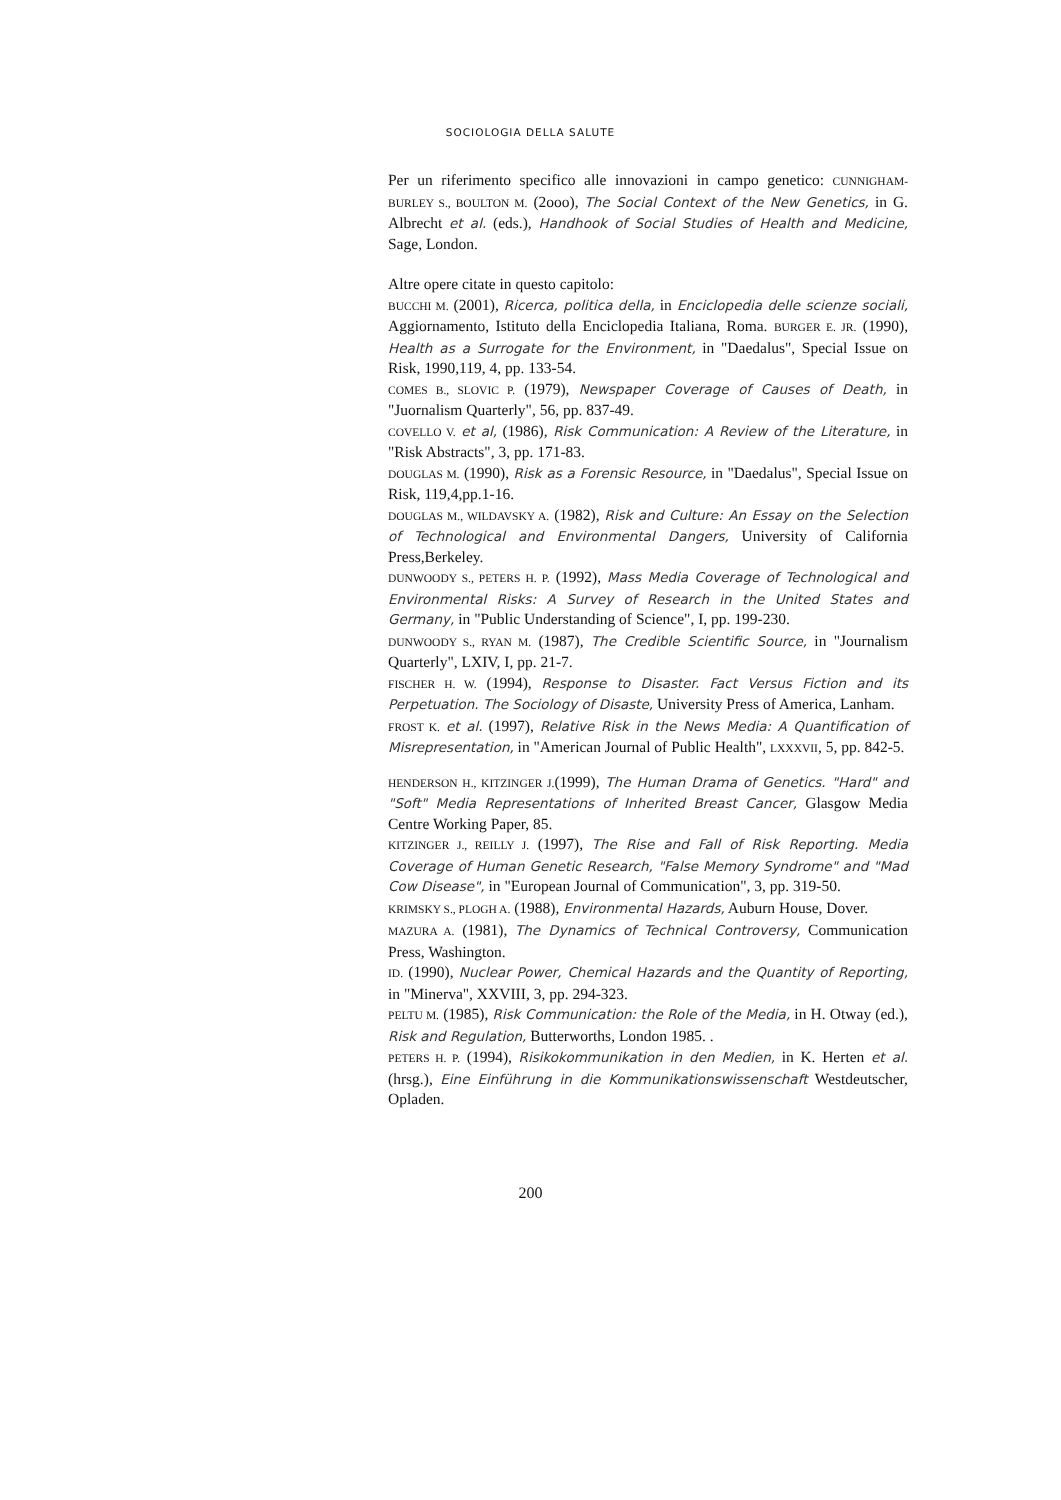SOCIOLOGIA DELLA SALUTE
Per un riferimento specifico alle innovazioni in campo genetico: CUNNIGHAM-BURLEY S., BOULTON M. (2ooo), The Social Context of the New Genetics, in G. Albrecht et al. (eds.), Handhook of Social Studies of Health and Medicine, Sage, London.
Altre opere citate in questo capitolo:
BUCCHI M. (2001), Ricerca, politica della, in Enciclopedia delle scienze sociali, Aggiornamento, Istituto della Enciclopedia Italiana, Roma. BURGER E. JR. (1990), Health as a Surrogate for the Environment, in "Daedalus", Special Issue on Risk, 1990,119, 4, pp. 133-54.
COMES B., SLOVIC P. (1979), Newspaper Coverage of Causes of Death, in "Juornalism Quarterly", 56, pp. 837-49.
COVELLO V. et al, (1986), Risk Communication: A Review of the Literature, in "Risk Abstracts", 3, pp. 171-83.
DOUGLAS M. (1990), Risk as a Forensic Resource, in "Daedalus", Special Issue on Risk, 119,4,pp.1-16.
DOUGLAS M., WILDAVSKY A. (1982), Risk and Culture: An Essay on the Selection of Technological and Environmental Dangers, University of California Press,Berkeley.
DUNWOODY S., PETERS H. P. (1992), Mass Media Coverage of Technological and Environmental Risks: A Survey of Research in the United States and Germany, in "Public Understanding of Science", I, pp. 199-230.
DUNWOODY S., RYAN M. (1987), The Credible Scientific Source, in "Journalism Quarterly", LXIV, I, pp. 21-7.
FISCHER H. W. (1994), Response to Disaster. Fact Versus Fiction and its Perpetuation. The Sociology of Disaste, University Press of America, Lanham.
FROST K. et al. (1997), Relative Risk in the News Media: A Quantification of Misrepresentation, in "American Journal of Public Health", LXXXVII, 5, pp. 842-5.
HENDERSON H., KITZINGER J.(1999), The Human Drama of Genetics. "Hard" and "Soft" Media Representations of Inherited Breast Cancer, Glasgow Media Centre Working Paper, 85.
KITZINGER J., REILLY J. (1997), The Rise and Fall of Risk Reporting. Media Coverage of Human Genetic Research, "False Memory Syndrome" and "Mad Cow Disease", in "European Journal of Communication", 3, pp. 319-50.
KRIMSKY S., PLOGH A. (1988), Environmental Hazards, Auburn House, Dover.
MAZURA A. (1981), The Dynamics of Technical Controversy, Communication Press, Washington.
ID. (1990), Nuclear Power, Chemical Hazards and the Quantity of Reporting, in "Minerva", XXVIII, 3, pp. 294-323.
PELTU M. (1985), Risk Communication: the Role of the Media, in H. Otway (ed.), Risk and Regulation, Butterworths, London 1985. .
PETERS H. P. (1994), Risikokommunikation in den Medien, in K. Herten et al. (hrsg.), Eine Einführung in die Kommunikationswissenschaft Westdeutscher, Opladen.
200